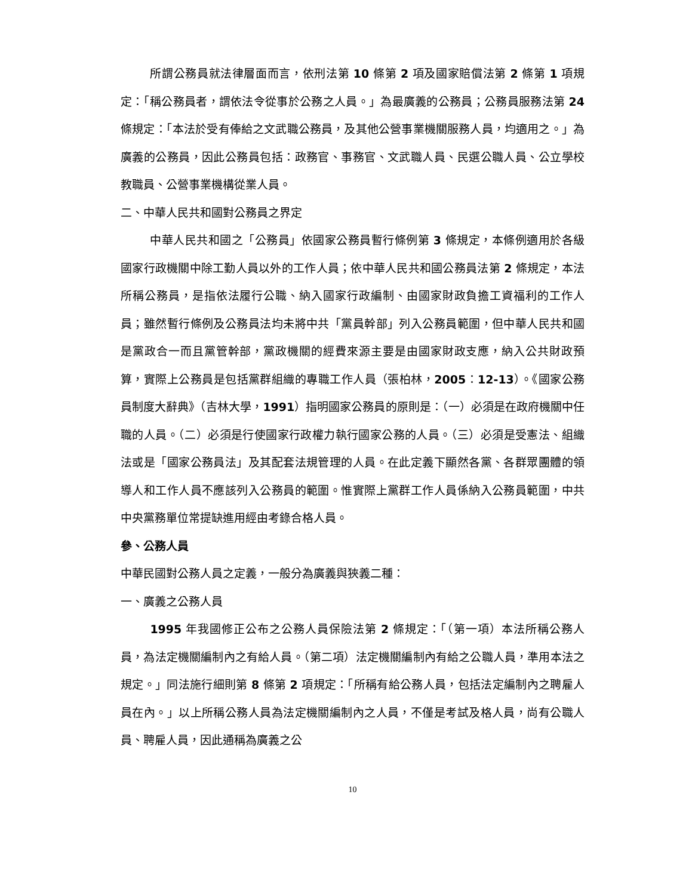所謂公務員就法律層面而言，依刑法第 10 條第 2 項及國家賠償法第 2 條第 1 項規定：「稱公務員者，謂依法令從事於公務之人員。」為最廣義的公務員；公務員服務法第 24 條規定：「本法於受有俸給之文武職公務員，及其他公營事業機關服務人員，均適用之。」為廣義的公務員，因此公務員包括：政務官、事務官、文武職人員、民選公職人員、公立學校教職員、公營事業機構從業人員。
二、中華人民共和國對公務員之界定
中華人民共和國之「公務員」依國家公務員暫行條例第 3 條規定，本條例適用於各級國家行政機關中除工勤人員以外的工作人員；依中華人民共和國公務員法第 2 條規定，本法所稱公務員，是指依法履行公職、納入國家行政編制、由國家財政負擔工資福利的工作人員；雖然暫行條例及公務員法均未將中共「黨員幹部」列入公務員範圍，但中華人民共和國是黨政合一而且黨管幹部，黨政機關的經費來源主要是由國家財政支應，納入公共財政預算，實際上公務員是包括黨群組織的專職工作人員（張柏林，2005：12-13）。《國家公務員制度大辭典》（吉林大學，1991）指明國家公務員的原則是：（一）必須是在政府機關中任職的人員。（二）必須是行使國家行政權力執行國家公務的人員。（三）必須是受憲法、組織法或是「國家公務員法」及其配套法規管理的人員。在此定義下顯然各黨、各群眾團體的領導人和工作人員不應該列入公務員的範圍。惟實際上黨群工作人員係納入公務員範圍，中共中央黨務單位常提缺進用經由考錄合格人員。
參、公務人員
中華民國對公務人員之定義，一般分為廣義與狹義二種：
一、廣義之公務人員
1995 年我國修正公布之公務人員保險法第 2 條規定：「（第一項）本法所稱公務人員，為法定機關編制內之有給人員。（第二項）法定機關編制內有給之公職人員，準用本法之規定。」同法施行細則第 8 條第 2 項規定：「所稱有給公務人員，包括法定編制內之聘雇人員在內。」以上所稱公務人員為法定機關編制內之人員，不僅是考試及格人員，尚有公職人員、聘雇人員，因此通稱為廣義之公
10